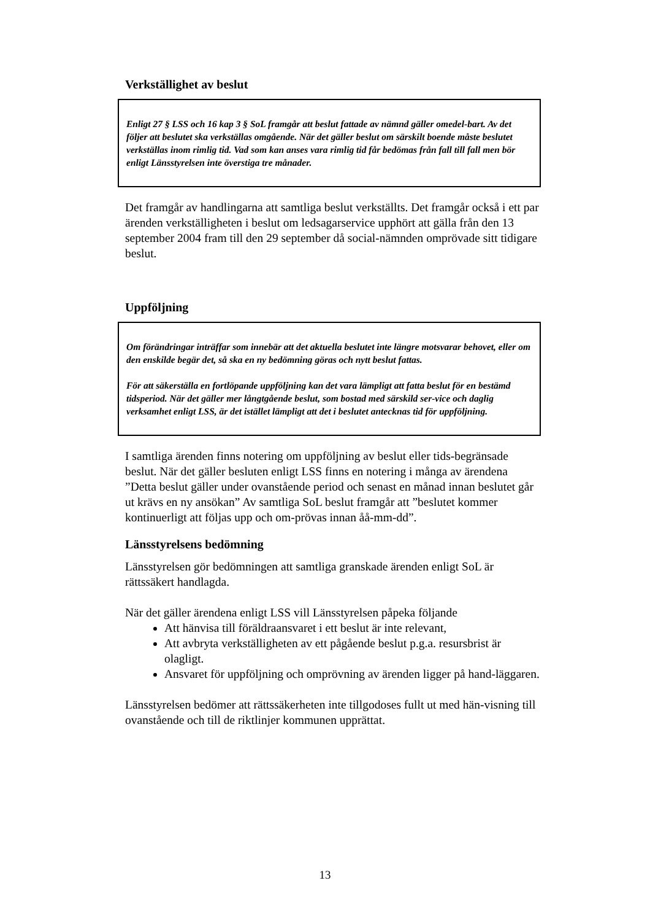Verkställighet av beslut
Enligt 27 § LSS och 16 kap 3 § SoL framgår att beslut fattade av nämnd gäller omedel-bart. Av det följer att beslutet ska verkställas omgående. När det gäller beslut om särskilt boende måste beslutet verkställas inom rimlig tid. Vad som kan anses vara rimlig tid får bedömas från fall till fall men bör enligt Länsstyrelsen inte överstiga tre månader.
Det framgår av handlingarna att samtliga beslut verkställts. Det framgår också i ett par ärenden verkställigheten i beslut om ledsagarservice upphört att gälla från den 13 september 2004 fram till den 29 september då social-nämnden omprövade sitt tidigare beslut.
Uppföljning
Om förändringar inträffar som innebär att det aktuella beslutet inte längre motsvarar behovet, eller om den enskilde begär det, så ska en ny bedömning göras och nytt beslut fattas.
För att säkerställa en fortlöpande uppföljning kan det vara lämpligt att fatta beslut för en bestämd tidsperiod. När det gäller mer långtgående beslut, som bostad med särskild ser-vice och daglig verksamhet enligt LSS, är det istället lämpligt att det i beslutet antecknas tid för uppföljning.
I samtliga ärenden finns notering om uppföljning av beslut eller tids-begränsade beslut. När det gäller besluten enligt LSS finns en notering i många av ärendena ”Detta beslut gäller under ovanstående period och senast en månad innan beslutet går ut krävs en ny ansökan” Av samtliga SoL beslut framgår att ”beslutet kommer kontinuerligt att följas upp och om-prövas innan åå-mm-dd”.
Länsstyrelsens bedömning
Länsstyrelsen gör bedömningen att samtliga granskade ärenden enligt SoL är rättssäkert handlagda.
När det gäller ärendena enligt LSS vill Länsstyrelsen påpeka följande
Att hänvisa till föräldraansvaret i ett beslut är inte relevant,
Att avbryta verkställigheten av ett pågående beslut p.g.a. resursbrist är olagligt.
Ansvaret för uppföljning och omprövning av ärenden ligger på hand-läggaren.
Länsstyrelsen bedömer att rättssäkerheten inte tillgodoses fullt ut med hän-visning till ovanstående och till de riktlinjer kommunen upprättat.
13